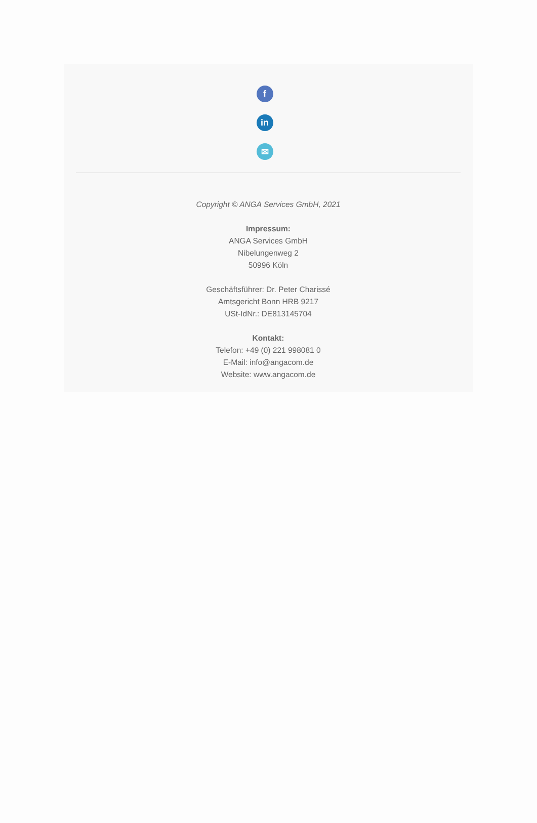f
in
✉
Copyright © ANGA Services GmbH, 2021
Impressum:
ANGA Services GmbH
Nibelungenweg 2
50996 Köln
Geschäftsführer: Dr. Peter Charissé
Amtsgericht Bonn HRB 9217
USt-IdNr.: DE813145704
Kontakt:
Telefon: +49 (0) 221 998081 0
E-Mail: info@angacom.de
Website: www.angacom.de